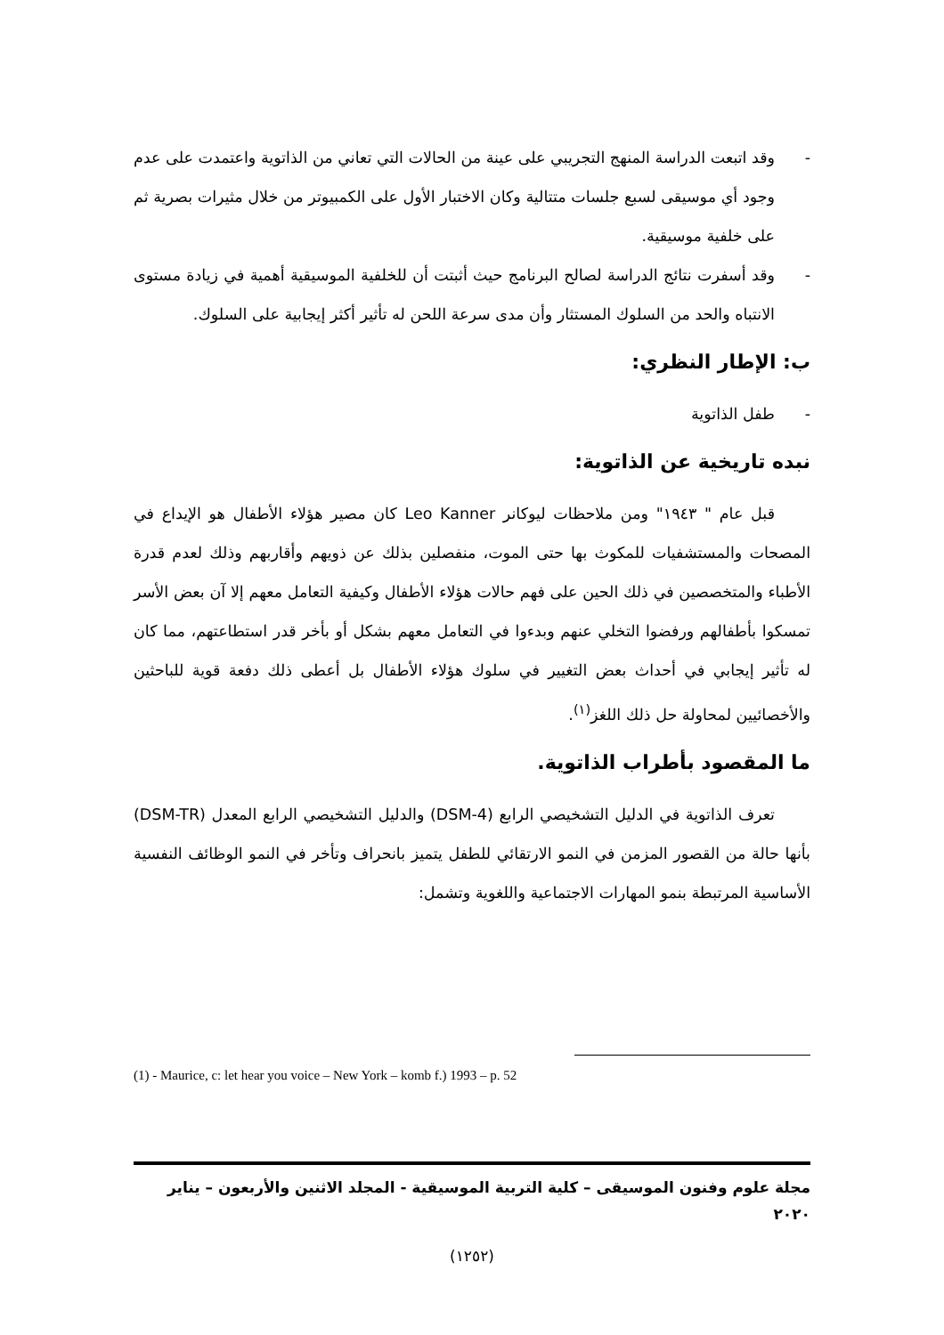- وقد اتبعت الدراسة المنهج التجريبي على عينة من الحالات التي تعاني من الذاتوية واعتمدت على عدم وجود أي موسيقى لسبع جلسات متتالية وكان الاختبار الأول على الكمبيوتر من خلال مثيرات بصرية ثم على خلفية موسيقية.
- وقد أسفرت نتائج الدراسة لصالح البرنامج حيث أثبتت أن للخلفية الموسيقية أهمية في زيادة مستوى الانتباه والحد من السلوك المستثار وأن مدى سرعة اللحن له تأثير أكثر إيجابية على السلوك.
ب: الإطار النظري:
- طفل الذاتوية
نبده تاريخية عن الذاتوية:
قبل عام " ١٩٤٣" ومن ملاحظات ليوكانر Leo Kanner كان مصير هؤلاء الأطفال هو الإيداع في المصحات والمستشفيات للمكوث بها حتى الموت، منفصلين بذلك عن ذويهم وأقاربهم وذلك لعدم قدرة الأطباء والمتخصصين في ذلك الحين على فهم حالات هؤلاء الأطفال وكيفية التعامل معهم إلا آن بعض الأسر تمسكوا بأطفالهم ورفضوا التخلي عنهم وبدءوا في التعامل معهم بشكل أو بأخر قدر استطاعتهم، مما كان له تأثير إيجابي في أحداث بعض التغيير في سلوك هؤلاء الأطفال بل أعطى ذلك دفعة قوية للباحثين والأخصائيين لمحاولة حل ذلك اللغز<sup>(١)</sup>.
ما المقصود بأطراب الذاتوية.
تعرف الذاتوية في الدليل التشخيصي الرابع (DSM-4) والدليل التشخيصي الرابع المعدل (DSM-TR) بأنها حالة من القصور المزمن في النمو الارتقائي للطفل يتميز بانحراف وتأخر في النمو الوظائف النفسية الأساسية المرتبطة بنمو المهارات الاجتماعية واللغوية وتشمل:
(1) - Maurice, c: let hear you voice – New York – komb f.) 1993 – p. 52
مجلة علوم وفنون الموسيقى – كلية التربية الموسيقية - المجلد الاثنين والأربعون – يناير ٢٠٢٠
(١٢٥٢)